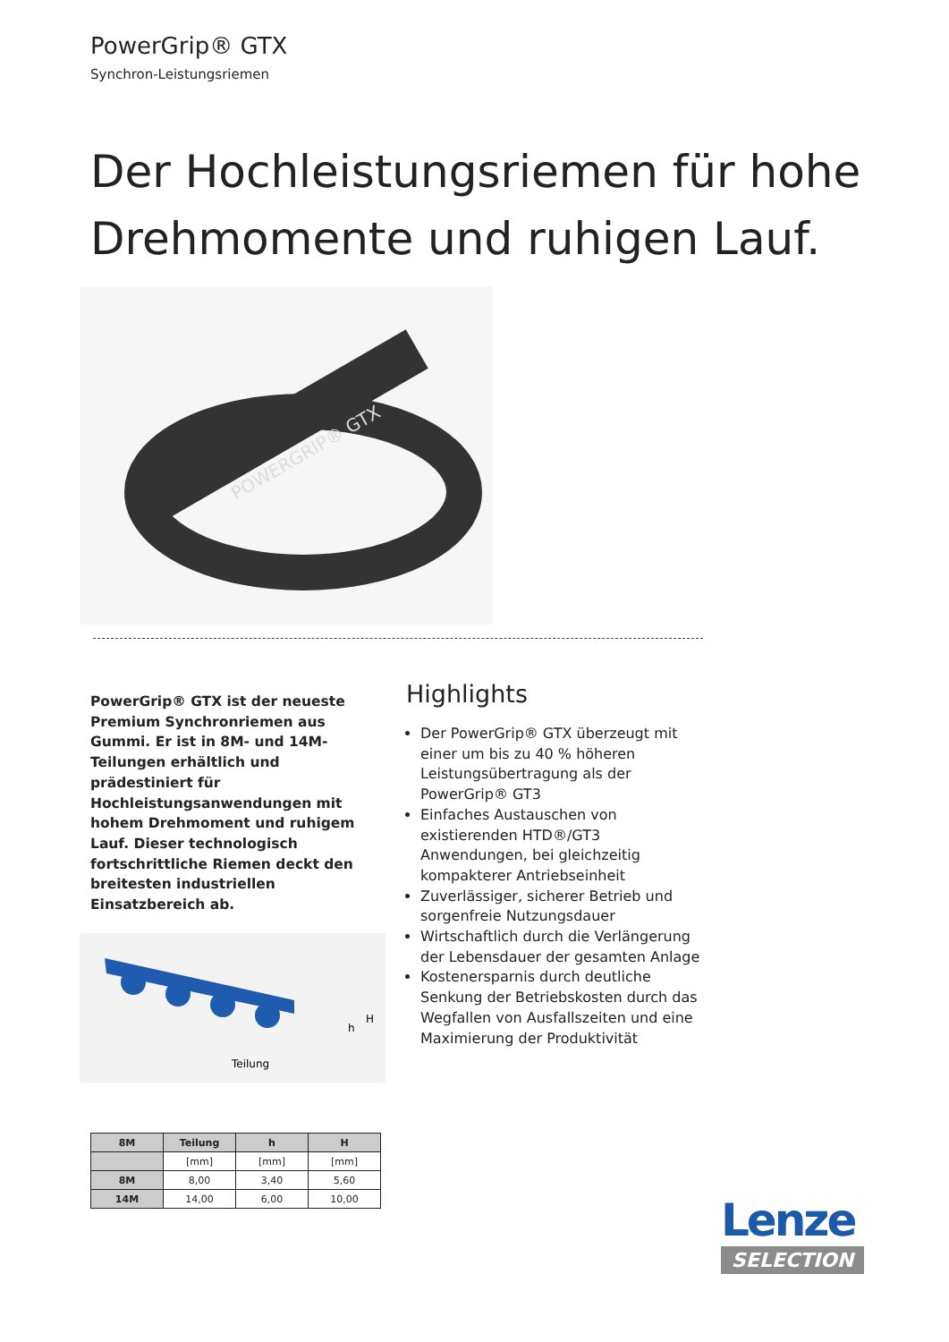PowerGrip® GTX
Synchron-Leistungsriemen
Der Hochleistungsriemen für hohe Drehmomente und ruhigen Lauf.
POWERGRIP® GTX
PowerGrip® GTX ist der neueste Premium Synchronriemen aus Gummi. Er ist in 8M- und 14M-Teilungen erhältlich und prädestiniert für Hochleistungsanwendungen mit hohem Drehmoment und ruhigem Lauf. Dieser technologisch fortschrittliche Riemen deckt den breitesten industriellen Einsatzbereich ab.
Highlights
Der PowerGrip® GTX überzeugt mit einer um bis zu 40 % höheren Leistungsübertragung als der PowerGrip® GT3
Einfaches Austauschen von existierenden HTD®/GT3 Anwendungen, bei gleichzeitig kompakterer Antriebseinheit
Zuverlässiger, sicherer Betrieb und sorgenfreie Nutzungsdauer
Wirtschaftlich durch die Verlängerung der Lebensdauer der gesamten Anlage
Kostenersparnis durch deutliche Senkung der Betriebskosten durch das Wegfallen von Ausfallszeiten und eine Maximierung der Produktivität
Teilung
h
H
| 8M | Teilung | h | H |
| --- | --- | --- | --- |
| | [mm] | [mm] | [mm] |
| 8M | 8,00 | 3,40 | 5,60 |
| 14M | 14,00 | 6,00 | 10,00 |
Lenze
SELECTION